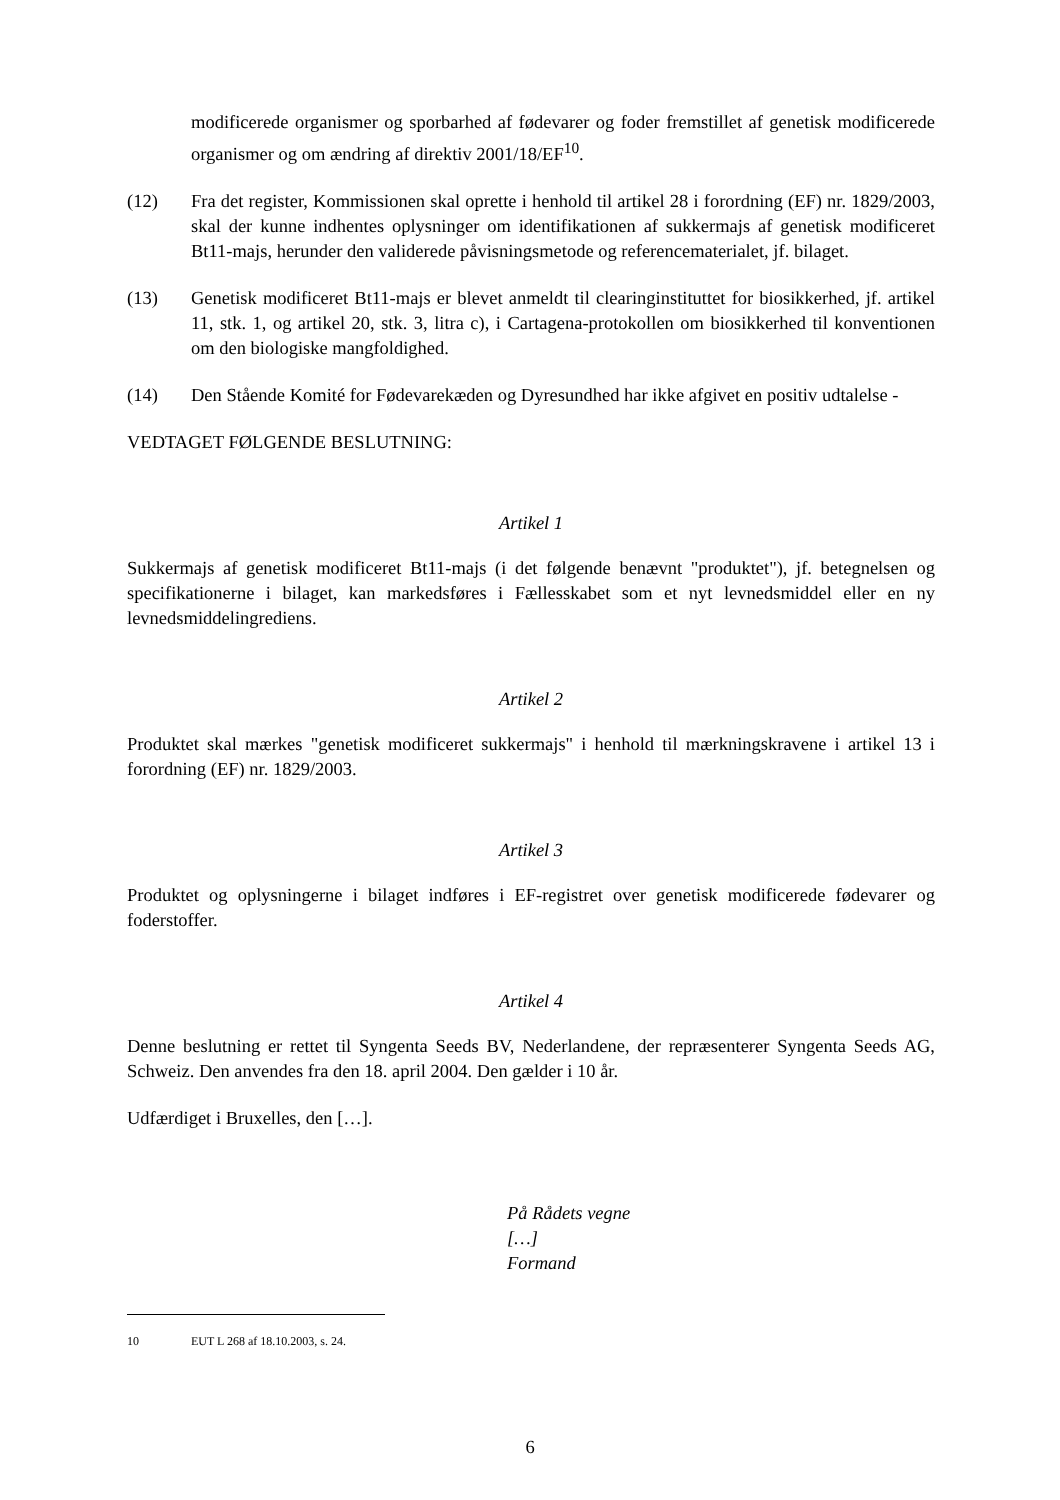modificerede organismer og sporbarhed af fødevarer og foder fremstillet af genetisk modificerede organismer og om ændring af direktiv 2001/18/EF<sup>10</sup>.
(12) Fra det register, Kommissionen skal oprette i henhold til artikel 28 i forordning (EF) nr. 1829/2003, skal der kunne indhentes oplysninger om identifikationen af sukkermajs af genetisk modificeret Bt11-majs, herunder den validerede påvisningsmetode og referencematerialet, jf. bilaget.
(13) Genetisk modificeret Bt11-majs er blevet anmeldt til clearinginstituttet for biosikkerhed, jf. artikel 11, stk. 1, og artikel 20, stk. 3, litra c), i Cartagena-protokollen om biosikkerhed til konventionen om den biologiske mangfoldighed.
(14) Den Stående Komité for Fødevarekæden og Dyresundhed har ikke afgivet en positiv udtalelse -
VEDTAGET FØLGENDE BESLUTNING:
Artikel 1
Sukkermajs af genetisk modificeret Bt11-majs (i det følgende benævnt "produktet"), jf. betegnelsen og specifikationerne i bilaget, kan markedsføres i Fællesskabet som et nyt levnedsmiddel eller en ny levnedsmiddelingrediens.
Artikel 2
Produktet skal mærkes "genetisk modificeret sukkermajs" i henhold til mærkningskravene i artikel 13 i forordning (EF) nr. 1829/2003.
Artikel 3
Produktet og oplysningerne i bilaget indføres i EF-registret over genetisk modificerede fødevarer og foderstoffer.
Artikel 4
Denne beslutning er rettet til Syngenta Seeds BV, Nederlandene, der repræsenterer Syngenta Seeds AG, Schweiz. Den anvendes fra den 18. april 2004. Den gælder i 10 år.
Udfærdiget i Bruxelles, den […].
På Rådets vegne
[…]
Formand
10 EUT L 268 af 18.10.2003, s. 24.
6